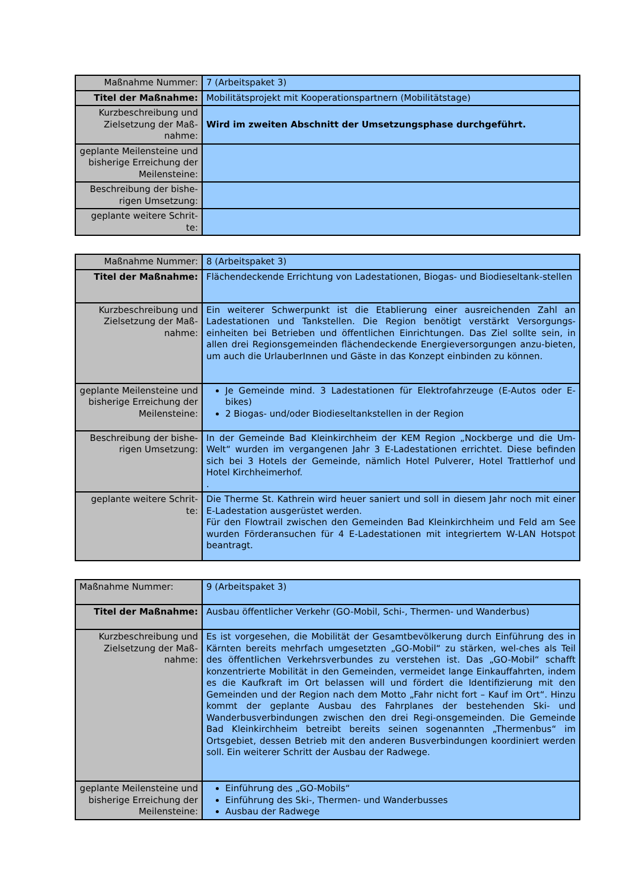| Maßnahme Nummer: | 7 (Arbeitspaket 3) |
| Titel der Maßnahme: | Mobilitätsprojekt mit Kooperationspartnern (Mobilitätstage) |
| Kurzbeschreibung und Zielsetzung der Maß-nahme: | Wird im zweiten Abschnitt der Umsetzungsphase durchgeführt. |
| geplante Meilensteine und bisherige Erreichung der Meilensteine: | |
| Beschreibung der bishe-rigen Umsetzung: | |
| geplante weitere Schrit-te: | |
| Maßnahme Nummer: | 8 (Arbeitspaket 3) |
| Titel der Maßnahme: | Flächendeckende Errichtung von Ladestationen, Biogas- und Biodieseltank-stellen |
| Kurzbeschreibung und Zielsetzung der Maß-nahme: | Ein weiterer Schwerpunkt ist die Etablierung einer ausreichenden Zahl an Ladestationen und Tankstellen. Die Region benötigt verstärkt Versorgungs-einheiten bei Betrieben und öffentlichen Einrichtungen. Das Ziel sollte sein, in allen drei Regionsgemeinden flächendeckende Energieversorgungen anzu-bieten, um auch die UrlauberInnen und Gäste in das Konzept einbinden zu können. |
| geplante Meilensteine und bisherige Erreichung der Meilensteine: | Je Gemeinde mind. 3 Ladestationen für Elektrofahrzeuge (E-Autos oder E-bikes) 2 Biogas- und/oder Biodieseltankstellen in der Region |
| Beschreibung der bishe-rigen Umsetzung: | In der Gemeinde Bad Kleinkirchheim der KEM Region „Nockberge und die Um-Welt“ wurden im vergangenen Jahr 3 E-Ladestationen errichtet. Diese befinden sich bei 3 Hotels der Gemeinde, nämlich Hotel Pulverer, Hotel Trattlerhof und Hotel Kirchheimerhof. . |
| geplante weitere Schrit-te: | Die Therme St. Kathrein wird heuer saniert und soll in diesem Jahr noch mit einer E-Ladestation ausgerüstet werden. Für den Flowtrail zwischen den Gemeinden Bad Kleinkirchheim und Feld am See wurden Förderansuchen für 4 E-Ladestationen mit integriertem W-LAN Hotspot beantragt. |
| Maßnahme Nummer: | 9 (Arbeitspaket 3) |
| Titel der Maßnahme: | Ausbau öffentlicher Verkehr (GO-Mobil, Schi-, Thermen- und Wanderbus) |
| Kurzbeschreibung und Zielsetzung der Maß-nahme: | Es ist vorgesehen, die Mobilität der Gesamtbevölkerung durch Einführung des in Kärnten bereits mehrfach umgesetzten „GO-Mobil“ zu stärken, wel-ches als Teil des öffentlichen Verkehrsverbundes zu verstehen ist. Das „GO-Mobil“ schafft konzentrierte Mobilität in den Gemeinden, vermeidet lange Einkauffahrten, indem es die Kaufkraft im Ort belassen will und fördert die Identifizierung mit den Gemeinden und der Region nach dem Motto „Fahr nicht fort – Kauf im Ort“. Hinzu kommt der geplante Ausbau des Fahrplanes der bestehenden Ski- und Wanderbusverbindungen zwischen den drei Regi-onsgemeinden. Die Gemeinde Bad Kleinkirchheim betreibt bereits seinen sogenannten „Thermenbus“ im Ortsgebiet, dessen Betrieb mit den anderen Busverbindungen koordiniert werden soll. Ein weiterer Schritt der Ausbau der Radwege. |
| geplante Meilensteine und bisherige Erreichung der Meilensteine: | Einführung des „GO-Mobils“ Einführung des Ski-, Thermen- und Wanderbusses Ausbau der Radwege |